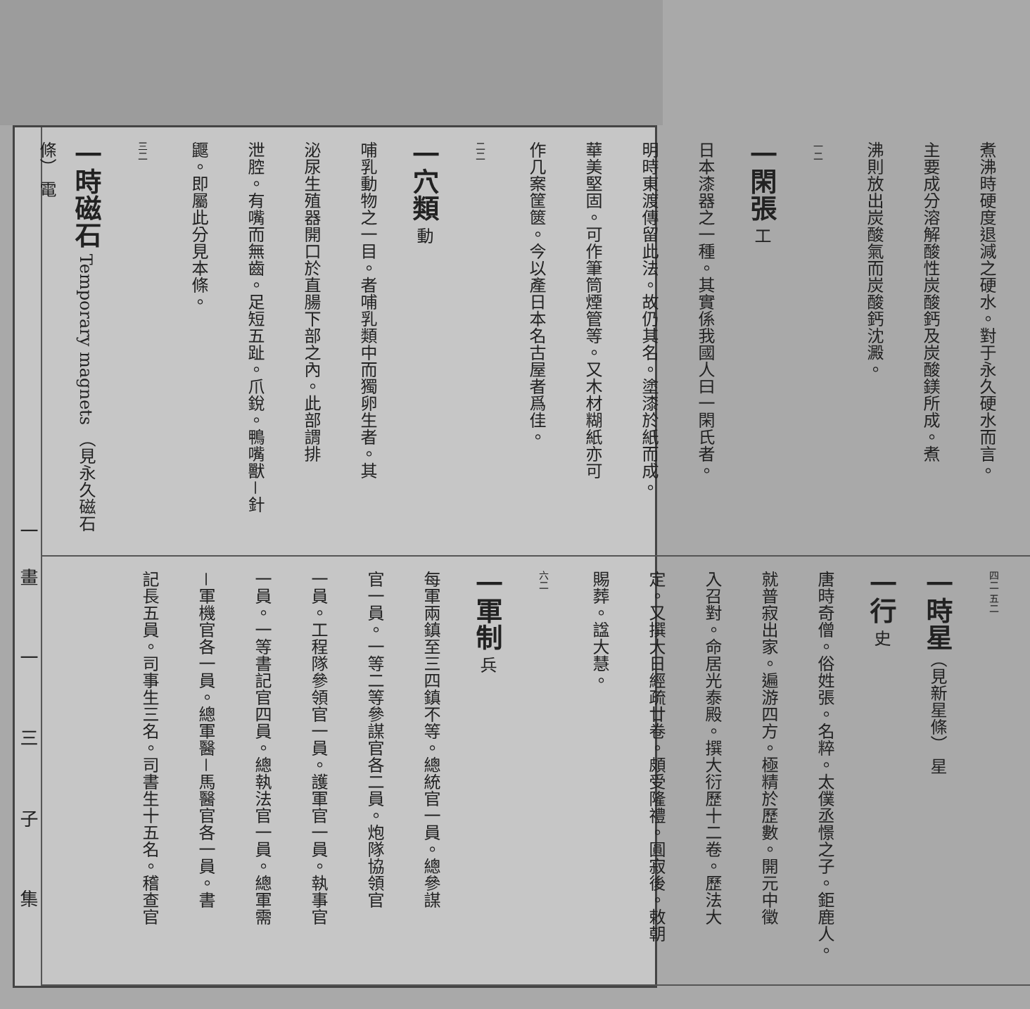一畫 一 三 子 集
煮沸時硬度退減之硬水。對于永久硬水而言。
主要成分溶解酸性炭酸鈣及炭酸鎂所成。煮
沸則放出炭酸氣而炭酸鈣沈澱。
一二
一閑張 工
日本漆器之一種。其實係我國人曰一閑氏者。
明時東渡傳留此法。故仍其名。塗漆於紙而成。
華美堅固。可作筆筒煙管等。又木材糊紙亦可
作几案筐篋。今以產日本名古屋者爲佳。
二二
一穴類 動
哺乳動物之一目。者哺乳類中而獨卵生者。其
泌尿生殖器開口於直腸下部之內。此部謂排
泄腔。有嘴而無齒。足短五趾。爪銳。鴨嘴獸－針
鼴。即屬此分見本條。
三二
一時磁石 Temporary magnets （見永久磁石條） 電
四二 五二
一時星（見新星條） 星
一行 史
唐時奇僧。俗姓張。名粹。太僕丞憬之子。鉅鹿人。
就普寂出家。遍游四方。極精於歷數。開元中徵
入召對。命居光泰殿。撰大衍歷十二卷。歷法大
定。又撰大日經疏廿卷。頗受隆禮。圓寂後。敕朝
賜葬。諡大慧。
六二
一軍制 兵
每軍兩鎮至三四鎮不等。總統官一員。總參謀
官一員。一等二等參謀官各二員。炮隊協領官
一員。工程隊參領官一員。護軍官一員。執事官
一員。一等書記官四員。總執法官一員。總軍需
－軍機官各一員。總軍醫－馬醫官各一員。書
記長五員。司事生三名。司書生十五名。稽查官